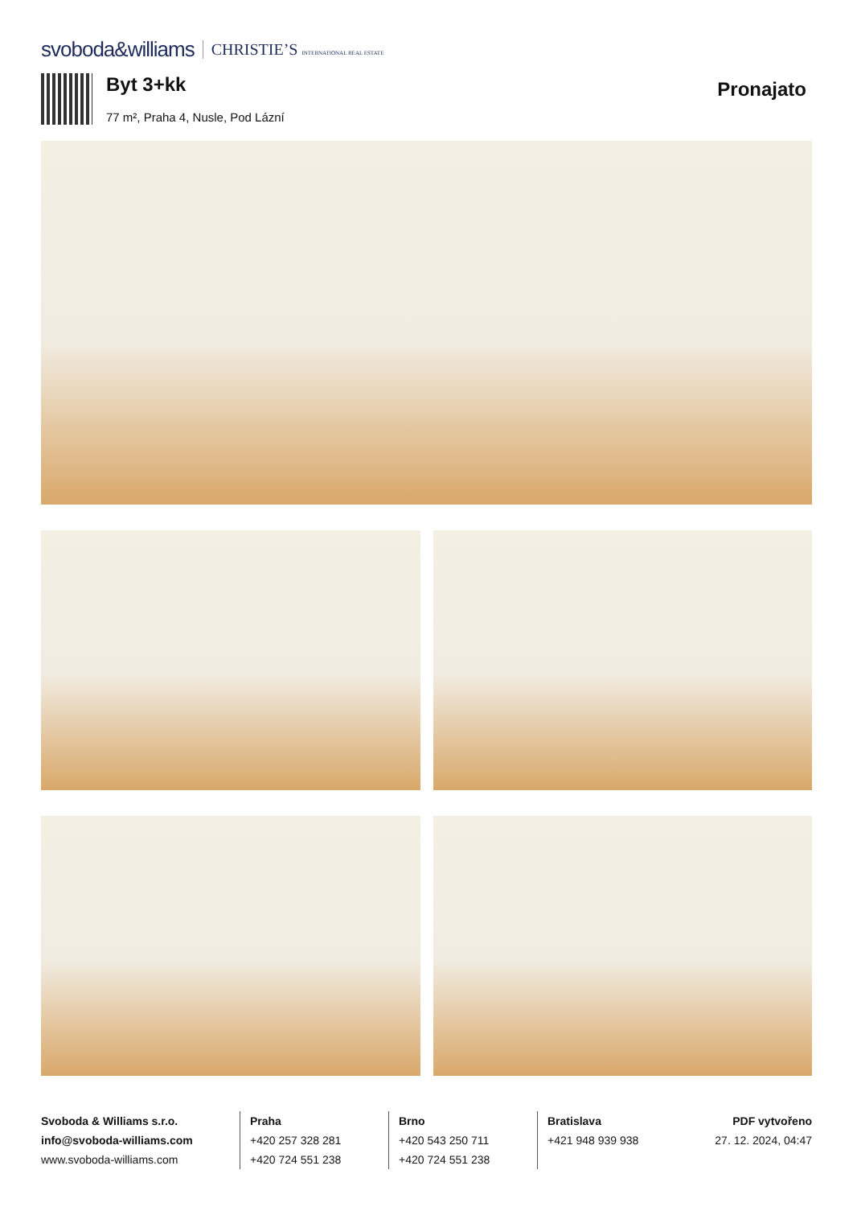svoboda&williams CHRISTIE’S INTERNATIONAL REAL ESTATE
Byt 3+kk
77 m², Praha 4, Nusle, Pod Lázní
Pronajato
Svoboda & Williams s.r.o.
info@svoboda-williams.com
www.svoboda-williams.com
Praha
+420 257 328 281
+420 724 551 238
Brno
+420 543 250 711
+420 724 551 238
Bratislava
+421 948 939 938
PDF vytvořeno
27. 12. 2024, 04:47